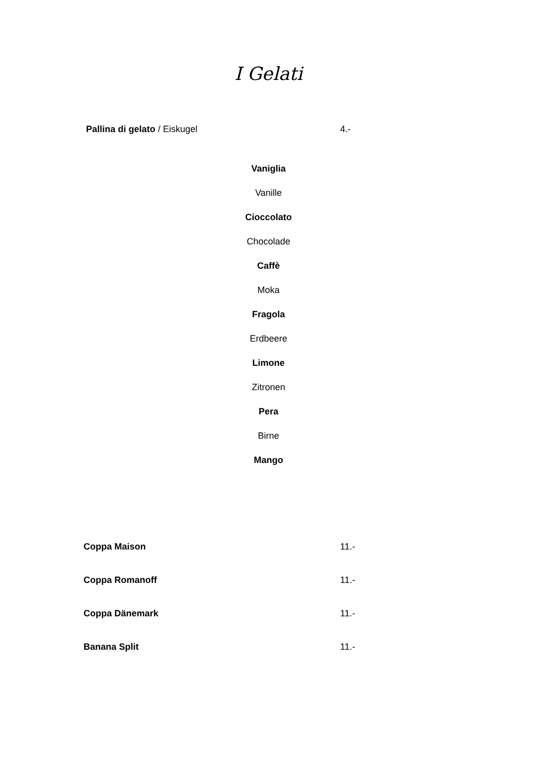I Gelati
Pallina di gelato / Eiskugel 4.-
Vaniglia
Vanille
Cioccolato
Chocolade
Caffè
Moka
Fragola
Erdbeere
Limone
Zitronen
Pera
Birne
Mango
Coppa Maison 11.-
Coppa Romanoff 11.-
Coppa Dänemark 11.-
Banana Split 11.-